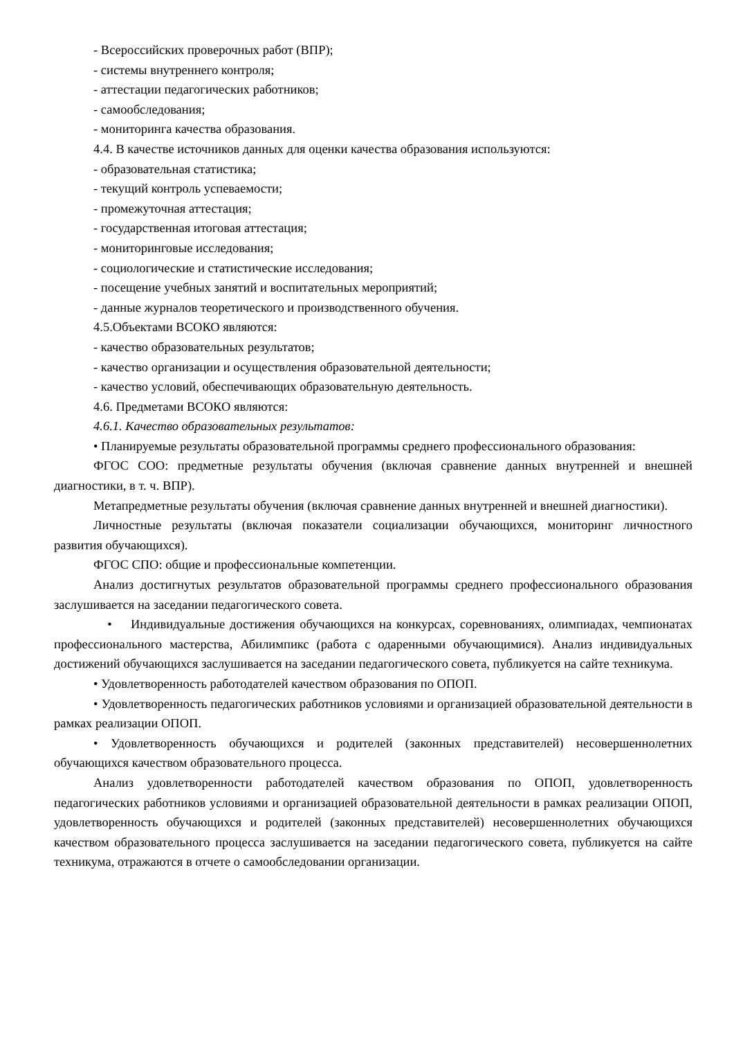- Всероссийских проверочных работ (ВПР);
- системы внутреннего контроля;
- аттестации педагогических работников;
- самообследования;
- мониторинга качества образования.
4.4. В качестве источников данных для оценки качества образования используются:
- образовательная статистика;
- текущий контроль успеваемости;
- промежуточная аттестация;
- государственная итоговая аттестация;
- мониторинговые исследования;
- социологические и статистические исследования;
- посещение учебных занятий и воспитательных мероприятий;
- данные журналов теоретического и производственного обучения.
4.5.Объектами ВСОКО являются:
- качество образовательных результатов;
- качество организации и осуществления образовательной деятельности;
- качество условий, обеспечивающих образовательную деятельность.
4.6. Предметами ВСОКО являются:
4.6.1. Качество образовательных результатов:
• Планируемые результаты образовательной программы среднего профессионального образования:
ФГОС СОО: предметные результаты обучения (включая сравнение данных внутренней и внешней диагностики, в т. ч. ВПР).
Метапредметные результаты обучения (включая сравнение данных внутренней и внешней диагностики).
Личностные результаты (включая показатели социализации обучающихся, мониторинг личностного развития обучающихся).
ФГОС СПО: общие и профессиональные компетенции.
Анализ достигнутых результатов образовательной программы среднего профессионального образования заслушивается на заседании педагогического совета.
• Индивидуальные достижения обучающихся на конкурсах, соревнованиях, олимпиадах, чемпионатах профессионального мастерства, Абилимпикс (работа с одаренными обучающимися). Анализ индивидуальных достижений обучающихся заслушивается на заседании педагогического совета, публикуется на сайте техникума.
• Удовлетворенность работодателей качеством образования по ОПОП.
• Удовлетворенность педагогических работников условиями и организацией образовательной деятельности в рамках реализации ОПОП.
• Удовлетворенность обучающихся и родителей (законных представителей) несовершеннолетних обучающихся качеством образовательного процесса.
Анализ удовлетворенности работодателей качеством образования по ОПОП, удовлетворенность педагогических работников условиями и организацией образовательной деятельности в рамках реализации ОПОП, удовлетворенность обучающихся и родителей (законных представителей) несовершеннолетних обучающихся качеством образовательного процесса заслушивается на заседании педагогического совета, публикуется на сайте техникума, отражаются в отчете о самообследовании организации.